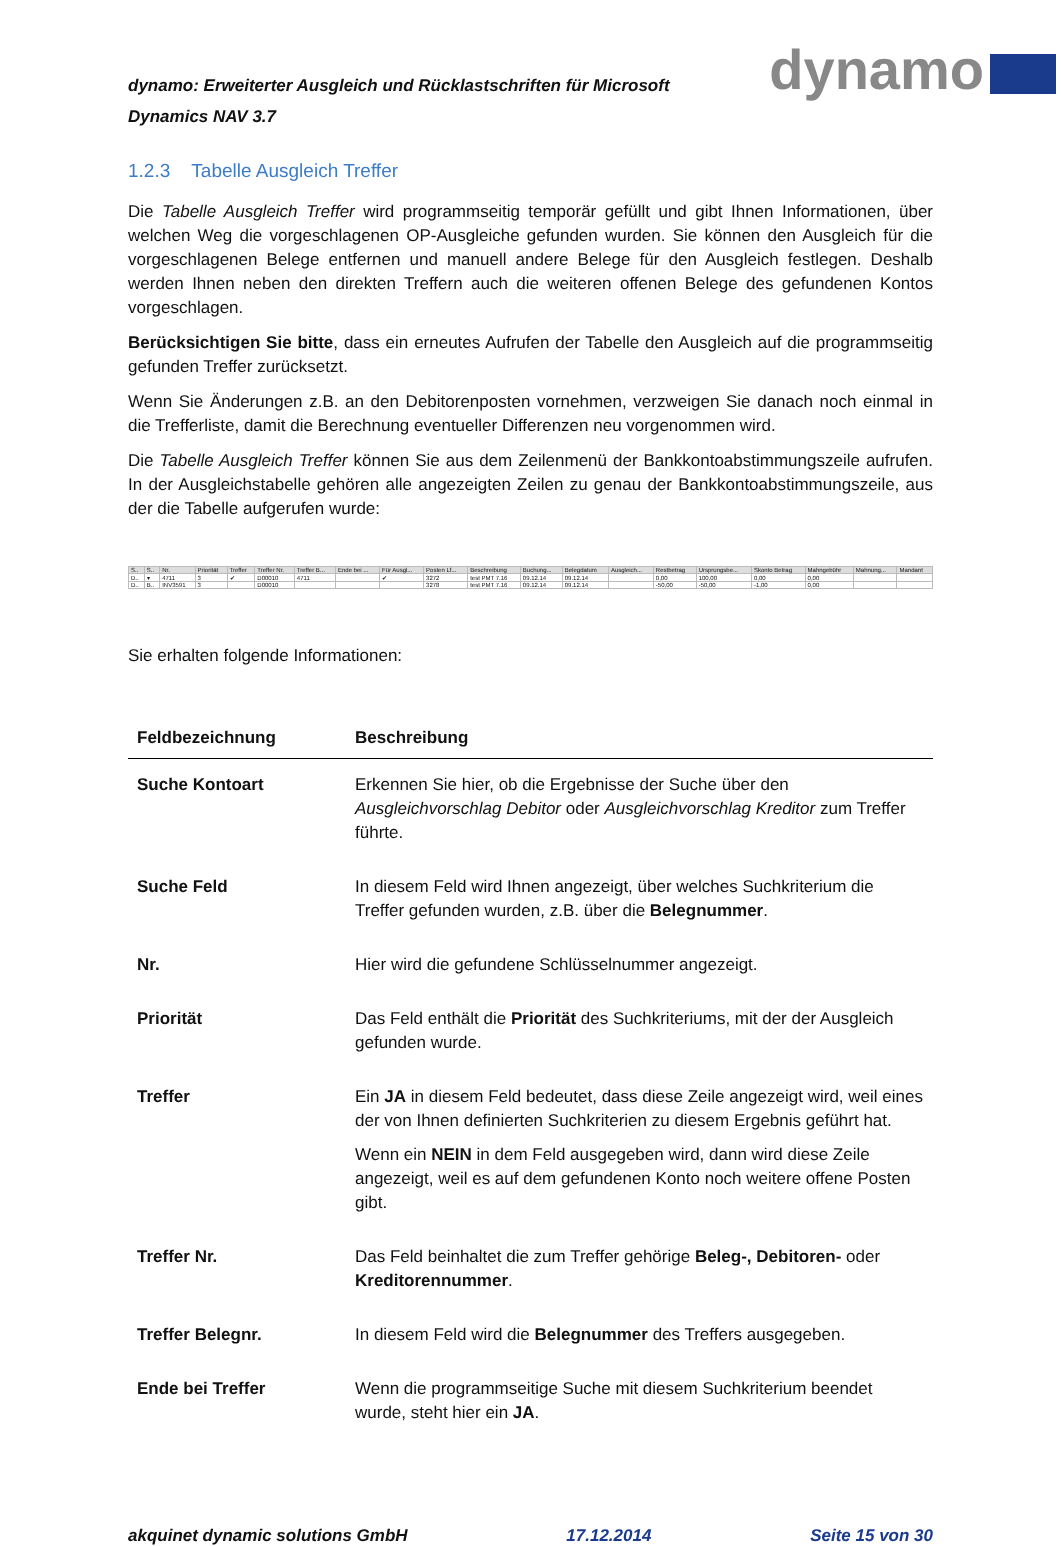dynamo: Erweiterter Ausgleich und Rücklastschriften für Microsoft
Dynamics NAV 3.7
dynamo
1.2.3 Tabelle Ausgleich Treffer
Die Tabelle Ausgleich Treffer wird programmseitig temporär gefüllt und gibt Ihnen Informationen, über welchen Weg die vorgeschlagenen OP-Ausgleiche gefunden wurden. Sie können den Ausgleich für die vorgeschlagenen Belege entfernen und manuell andere Belege für den Ausgleich festlegen. Deshalb werden Ihnen neben den direkten Treffern auch die weiteren offenen Belege des gefundenen Kontos vorgeschlagen.
Berücksichtigen Sie bitte, dass ein erneutes Aufrufen der Tabelle den Ausgleich auf die programmseitig gefunden Treffer zurücksetzt.
Wenn Sie Änderungen z.B. an den Debitorenposten vornehmen, verzweigen Sie danach noch einmal in die Trefferliste, damit die Berechnung eventueller Differenzen neu vorgenommen wird.
Die Tabelle Ausgleich Treffer können Sie aus dem Zeilenmenü der Bankkontoabstimmungszeile aufrufen. In der Ausgleichstabelle gehören alle angezeigten Zeilen zu genau der Bankkontoabstimmungszeile, aus der die Tabelle aufgerufen wurde:
| S.. | S.. | Nr. | Priorität | Treffer | Treffer Nr. | Treffer B... | Ende bei ... | Für Ausgl... | Posten Lf... | Beschreibung | Buchung... | Belegdatum | Ausgleich... | Restbetrag | Ursprungsbe... | Skonto Betrag | Mahngebühr | Mahnung... | Mandant |
| --- | --- | --- | --- | --- | --- | --- | --- | --- | --- | --- | --- | --- | --- | --- | --- | --- | --- | --- | --- |
| D.. | ▾ | 4711 | 3 | ✔ | D00010 | 4711 | | ✔ | 3272 | test PMT 7.16 | 09.12.14 | 09.12.14 | | 0,00 | 100,00 | 0,00 | 0,00 | | |
| D.. | B.. | INV3591 | 3 | | D00010 | | | | 3278 | test PMT 7.16 | 09.12.14 | 09.12.14 | | -50,00 | -50,00 | -1,00 | 0,00 | | |
Sie erhalten folgende Informationen:
| Feldbezeichnung | Beschreibung |
| --- | --- |
| Suche Kontoart | Erkennen Sie hier, ob die Ergebnisse der Suche über den Ausgleichvorschlag Debitor oder Ausgleichvorschlag Kreditor zum Treffer führte. |
| Suche Feld | In diesem Feld wird Ihnen angezeigt, über welches Suchkriterium die Treffer gefunden wurden, z.B. über die Belegnummer . |
| Nr. | Hier wird die gefundene Schlüsselnummer angezeigt. |
| Priorität | Das Feld enthält die Priorität des Suchkriteriums, mit der der Ausgleich gefunden wurde. |
| Treffer | Ein JA in diesem Feld bedeutet, dass diese Zeile angezeigt wird, weil eines der von Ihnen definierten Suchkriterien zu diesem Ergebnis geführt hat. Wenn ein NEIN in dem Feld ausgegeben wird, dann wird diese Zeile angezeigt, weil es auf dem gefundenen Konto noch weitere offene Posten gibt. |
| Treffer Nr. | Das Feld beinhaltet die zum Treffer gehörige Beleg-, Debitoren- oder Kreditorennummer . |
| Treffer Belegnr. | In diesem Feld wird die Belegnummer des Treffers ausgegeben. |
| Ende bei Treffer | Wenn die programmseitige Suche mit diesem Suchkriterium beendet wurde, steht hier ein JA . |
akquinet dynamic solutions GmbH 17.12.2014 Seite 15 von 30